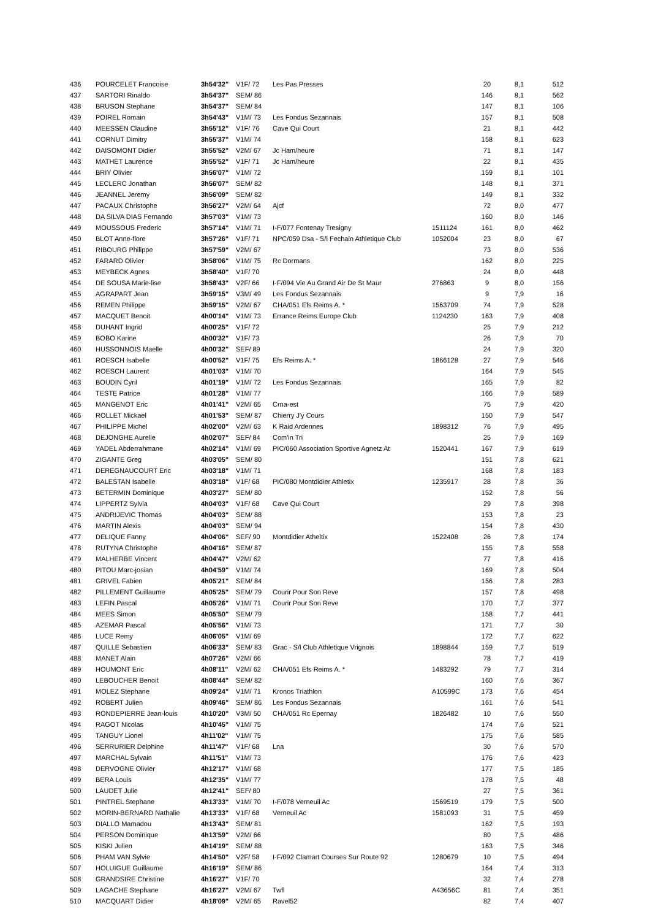| 436 | POURCELET Francoise | 3h54'32" | V1F/ 72 | Les Pas Presses | | 20 | 8,1 | 512 |
| 437 | SARTORI Rinaldo | 3h54'37" | SEM/ 86 | | | 146 | 8,1 | 562 |
| 438 | BRUSON Stephane | 3h54'37" | SEM/ 84 | | | 147 | 8,1 | 106 |
| 439 | POIREL Romain | 3h54'43" | V1M/ 73 | Les Fondus Sezannais | | 157 | 8,1 | 508 |
| 440 | MEESSEN Claudine | 3h55'12" | V1F/ 76 | Cave Qui Court | | 21 | 8,1 | 442 |
| 441 | CORNUT Dimitry | 3h55'37" | V1M/ 74 | | | 158 | 8,1 | 623 |
| 442 | DAISOMONT Didier | 3h55'52" | V2M/ 67 | Jc Ham/heure | | 71 | 8,1 | 147 |
| 443 | MATHET Laurence | 3h55'52" | V1F/ 71 | Jc Ham/heure | | 22 | 8,1 | 435 |
| 444 | BRIY Olivier | 3h56'07" | V1M/ 72 | | | 159 | 8,1 | 101 |
| 445 | LECLERC Jonathan | 3h56'07" | SEM/ 82 | | | 148 | 8,1 | 371 |
| 446 | JEANNEL Jeremy | 3h56'09" | SEM/ 82 | | | 149 | 8,1 | 332 |
| 447 | PACAUX Christophe | 3h56'27" | V2M/ 64 | Ajcf | | 72 | 8,0 | 477 |
| 448 | DA SILVA DIAS Fernando | 3h57'03" | V1M/ 73 | | | 160 | 8,0 | 146 |
| 449 | MOUSSOUS Frederic | 3h57'14" | V1M/ 71 | I-F/077 Fontenay Tresigny | 1511124 | 161 | 8,0 | 462 |
| 450 | BLOT Anne-flore | 3h57'26" | V1F/ 71 | NPC/059 Dsa - S/l Fechain Athletique Club | 1052004 | 23 | 8,0 | 67 |
| 451 | RIBOURG Philippe | 3h57'59" | V2M/ 67 | | | 73 | 8,0 | 536 |
| 452 | FARARD Olivier | 3h58'06" | V1M/ 75 | Rc Dormans | | 162 | 8,0 | 225 |
| 453 | MEYBECK Agnes | 3h58'40" | V1F/ 70 | | | 24 | 8,0 | 448 |
| 454 | DE SOUSA Marie-lise | 3h58'43" | V2F/ 66 | I-F/094 Vie Au Grand Air De St Maur | 276863 | 9 | 8,0 | 156 |
| 455 | AGRAPART Jean | 3h59'15" | V3M/ 49 | Les Fondus Sezannais | | 9 | 7,9 | 16 |
| 456 | REMEN Philippe | 3h59'15" | V2M/ 67 | CHA/051 Efs Reims A. * | 1563709 | 74 | 7,9 | 528 |
| 457 | MACQUET Benoit | 4h00'14" | V1M/ 73 | Errance Reims Europe Club | 1124230 | 163 | 7,9 | 408 |
| 458 | DUHANT Ingrid | 4h00'25" | V1F/ 72 | | | 25 | 7,9 | 212 |
| 459 | BOBO Karine | 4h00'32" | V1F/ 73 | | | 26 | 7,9 | 70 |
| 460 | HUSSONNOIS Maelle | 4h00'32" | SEF/ 89 | | | 24 | 7,9 | 320 |
| 461 | ROESCH Isabelle | 4h00'52" | V1F/ 75 | Efs Reims A. * | 1866128 | 27 | 7,9 | 546 |
| 462 | ROESCH Laurent | 4h01'03" | V1M/ 70 | | | 164 | 7,9 | 545 |
| 463 | BOUDIN Cyril | 4h01'19" | V1M/ 72 | Les Fondus Sezannais | | 165 | 7,9 | 82 |
| 464 | TESTE Patrice | 4h01'28" | V1M/ 77 | | | 166 | 7,9 | 589 |
| 465 | MANGENOT Eric | 4h01'41" | V2M/ 65 | Crna-est | | 75 | 7,9 | 420 |
| 466 | ROLLET Mickael | 4h01'53" | SEM/ 87 | Chierry J'y Cours | | 150 | 7,9 | 547 |
| 467 | PHILIPPE Michel | 4h02'00" | V2M/ 63 | K Raid Ardennes | 1898312 | 76 | 7,9 | 495 |
| 468 | DEJONGHE Aurelie | 4h02'07" | SEF/ 84 | Com'in Tri | | 25 | 7,9 | 169 |
| 469 | YADEL Abderrahmane | 4h02'14" | V1M/ 69 | PIC/060 Association Sportive Agnetz At | 1520441 | 167 | 7,9 | 619 |
| 470 | ZIGANTE Greg | 4h03'05" | SEM/ 80 | | | 151 | 7,8 | 621 |
| 471 | DEREGNAUCOURT Eric | 4h03'18" | V1M/ 71 | | | 168 | 7,8 | 183 |
| 472 | BALESTAN Isabelle | 4h03'18" | V1F/ 68 | PIC/080 Montdidier Athletix | 1235917 | 28 | 7,8 | 36 |
| 473 | BETERMIN Dominique | 4h03'27" | SEM/ 80 | | | 152 | 7,8 | 56 |
| 474 | LIPPERTZ Sylvia | 4h04'03" | V1F/ 68 | Cave Qui Court | | 29 | 7,8 | 398 |
| 475 | ANDRIJEVIC Thomas | 4h04'03" | SEM/ 88 | | | 153 | 7,8 | 23 |
| 476 | MARTIN Alexis | 4h04'03" | SEM/ 94 | | | 154 | 7,8 | 430 |
| 477 | DELIQUE Fanny | 4h04'06" | SEF/ 90 | Montdidier Atheltix | 1522408 | 26 | 7,8 | 174 |
| 478 | RUTYNA Christophe | 4h04'16" | SEM/ 87 | | | 155 | 7,8 | 558 |
| 479 | MALHERBE Vincent | 4h04'47" | V2M/ 62 | | | 77 | 7,8 | 416 |
| 480 | PITOU Marc-josian | 4h04'59" | V1M/ 74 | | | 169 | 7,8 | 504 |
| 481 | GRIVEL Fabien | 4h05'21" | SEM/ 84 | | | 156 | 7,8 | 283 |
| 482 | PILLEMENT Guillaume | 4h05'25" | SEM/ 79 | Courir Pour Son Reve | | 157 | 7,8 | 498 |
| 483 | LEFIN Pascal | 4h05'26" | V1M/ 71 | Courir Pour Son Reve | | 170 | 7,7 | 377 |
| 484 | MEES Simon | 4h05'50" | SEM/ 79 | | | 158 | 7,7 | 441 |
| 485 | AZEMAR Pascal | 4h05'56" | V1M/ 73 | | | 171 | 7,7 | 30 |
| 486 | LUCE Remy | 4h06'05" | V1M/ 69 | | | 172 | 7,7 | 622 |
| 487 | QUILLE Sebastien | 4h06'33" | SEM/ 83 | Grac - S/l Club Athletique Vrignois | 1898844 | 159 | 7,7 | 519 |
| 488 | MANET Alain | 4h07'26" | V2M/ 66 | | | 78 | 7,7 | 419 |
| 489 | HOUMONT Eric | 4h08'11" | V2M/ 62 | CHA/051 Efs Reims A. * | 1483292 | 79 | 7,7 | 314 |
| 490 | LEBOUCHER Benoit | 4h08'44" | SEM/ 82 | | | 160 | 7,6 | 367 |
| 491 | MOLEZ Stephane | 4h09'24" | V1M/ 71 | Kronos Triathlon | A10599C | 173 | 7,6 | 454 |
| 492 | ROBERT Julien | 4h09'46" | SEM/ 86 | Les Fondus Sezannais | | 161 | 7,6 | 541 |
| 493 | RONDEPIERRE Jean-louis | 4h10'20" | V3M/ 50 | CHA/051 Rc Epernay | 1826482 | 10 | 7,6 | 550 |
| 494 | RAGOT Nicolas | 4h10'45" | V1M/ 75 | | | 174 | 7,6 | 521 |
| 495 | TANGUY Lionel | 4h11'02" | V1M/ 75 | | | 175 | 7,6 | 585 |
| 496 | SERRURIER Delphine | 4h11'47" | V1F/ 68 | Lna | | 30 | 7,6 | 570 |
| 497 | MARCHAL Sylvain | 4h11'51" | V1M/ 73 | | | 176 | 7,6 | 423 |
| 498 | DERVOGNE Olivier | 4h12'17" | V1M/ 68 | | | 177 | 7,5 | 185 |
| 499 | BERA Louis | 4h12'35" | V1M/ 77 | | | 178 | 7,5 | 48 |
| 500 | LAUDET Julie | 4h12'41" | SEF/ 80 | | | 27 | 7,5 | 361 |
| 501 | PINTREL Stephane | 4h13'33" | V1M/ 70 | I-F/078 Verneuil Ac | 1569519 | 179 | 7,5 | 500 |
| 502 | MORIN-BERNARD Nathalie | 4h13'33" | V1F/ 68 | Verneuil Ac | 1581093 | 31 | 7,5 | 459 |
| 503 | DIALLO Mamadou | 4h13'43" | SEM/ 81 | | | 162 | 7,5 | 193 |
| 504 | PERSON Dominique | 4h13'59" | V2M/ 66 | | | 80 | 7,5 | 486 |
| 505 | KISKI Julien | 4h14'19" | SEM/ 88 | | | 163 | 7,5 | 346 |
| 506 | PHAM VAN Sylvie | 4h14'50" | V2F/ 58 | I-F/092 Clamart Courses Sur Route 92 | 1280679 | 10 | 7,5 | 494 |
| 507 | HOLUIGUE Guillaume | 4h16'19" | SEM/ 86 | | | 164 | 7,4 | 313 |
| 508 | GRANDSIRE Christine | 4h16'27" | V1F/ 70 | | | 32 | 7,4 | 278 |
| 509 | LAGACHE Stephane | 4h16'27" | V2M/ 67 | Twfl | A43656C | 81 | 7,4 | 351 |
| 510 | MACQUART Didier | 4h18'09" | V2M/ 65 | Ravel52 | | 82 | 7,4 | 407 |